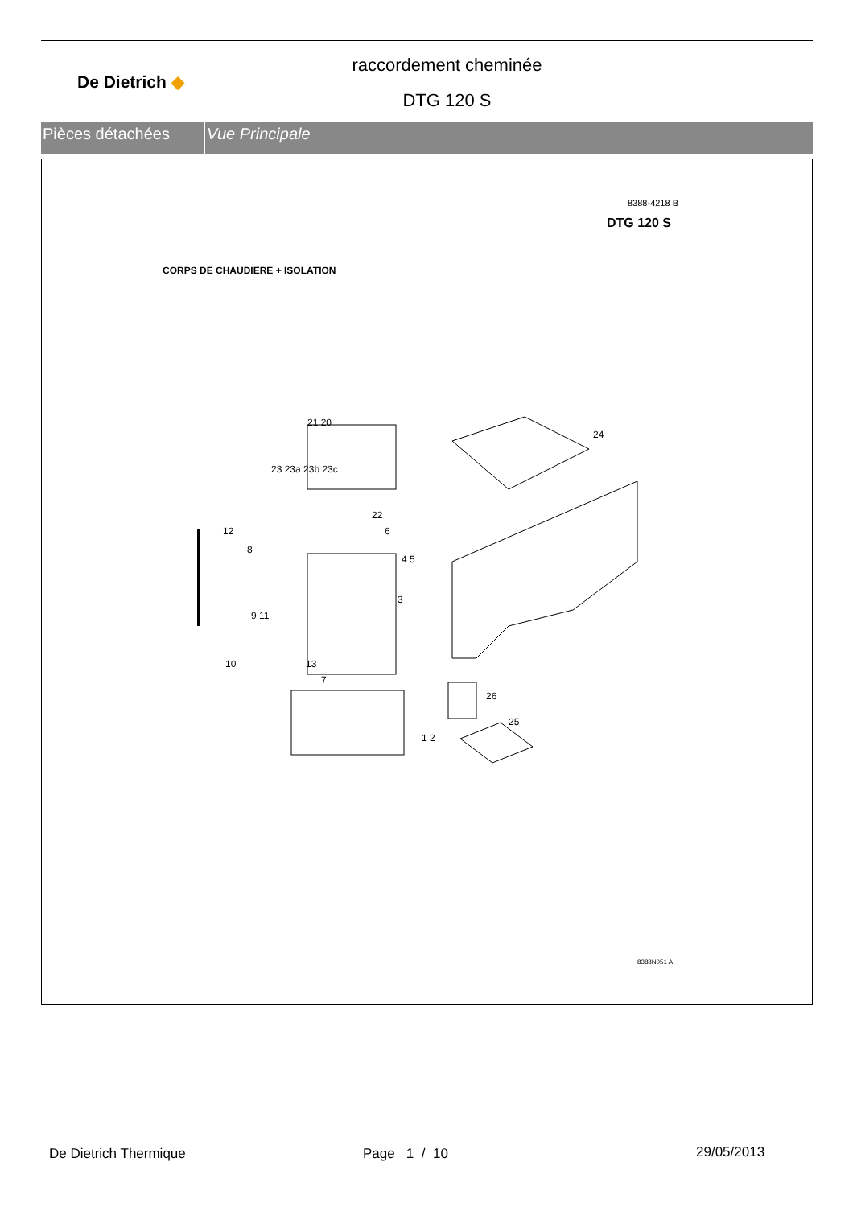De Dietrich ◆
raccordement cheminée
DTG 120 S
Pièces détachées Vue Principale
8388-4218 B
DTG 120 S
CORPS DE CHAUDIERE + ISOLATION
21 20
24
23 23a 23b 23c
22
12
8
6
4 5
3
9 11
10 13
7
26
25
1 2
8388N051 A
De Dietrich Thermique Page 1 / 10 29/05/2013